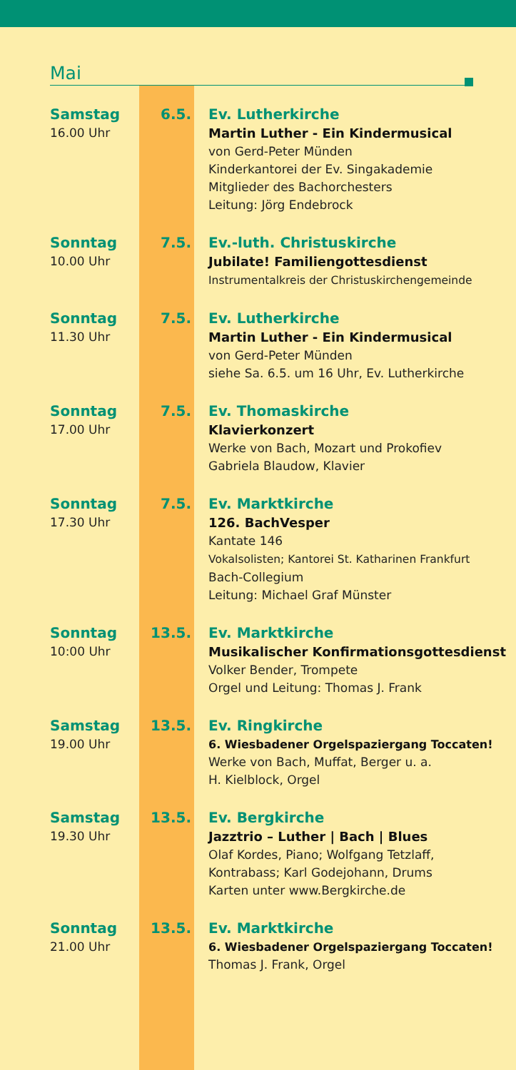Mai
Samstag
16.00 Uhr
6.5. Ev. Lutherkirche
Martin Luther - Ein Kindermusical
von Gerd-Peter Münden
Kinderkantorei der Ev. Singakademie
Mitglieder des Bachorchesters
Leitung: Jörg Endebrock
Sonntag
10.00 Uhr
7.5. Ev.-luth. Christuskirche
Jubilate! Familiengottesdienst
Instrumentalkreis der Christuskirchengemeinde
Sonntag
11.30 Uhr
7.5. Ev. Lutherkirche
Martin Luther - Ein Kindermusical
von Gerd-Peter Münden
siehe Sa. 6.5. um 16 Uhr, Ev. Lutherkirche
Sonntag
17.00 Uhr
7.5. Ev. Thomaskirche
Klavierkonzert
Werke von Bach, Mozart und Prokofiev
Gabriela Blaudow, Klavier
Sonntag
17.30 Uhr
7.5. Ev. Marktkirche
126. BachVesper
Kantate 146
Vokalsolisten; Kantorei St. Katharinen Frankfurt
Bach-Collegium
Leitung: Michael Graf Münster
Sonntag
10:00 Uhr
13.5. Ev. Marktkirche
Musikalischer Konfirmationsgottesdienst
Volker Bender, Trompete
Orgel und Leitung: Thomas J. Frank
Samstag
19.00 Uhr
13.5. Ev. Ringkirche
6. Wiesbadener Orgelspaziergang Toccaten!
Werke von Bach, Muffat, Berger u. a.
H. Kielblock, Orgel
Samstag
19.30 Uhr
13.5. Ev. Bergkirche
Jazztrio – Luther | Bach | Blues
Olaf Kordes, Piano; Wolfgang Tetzlaff,
Kontrabass; Karl Godejohann, Drums
Karten unter www.Bergkirche.de
Sonntag
21.00 Uhr
13.5. Ev. Marktkirche
6. Wiesbadener Orgelspaziergang Toccaten!
Thomas J. Frank, Orgel